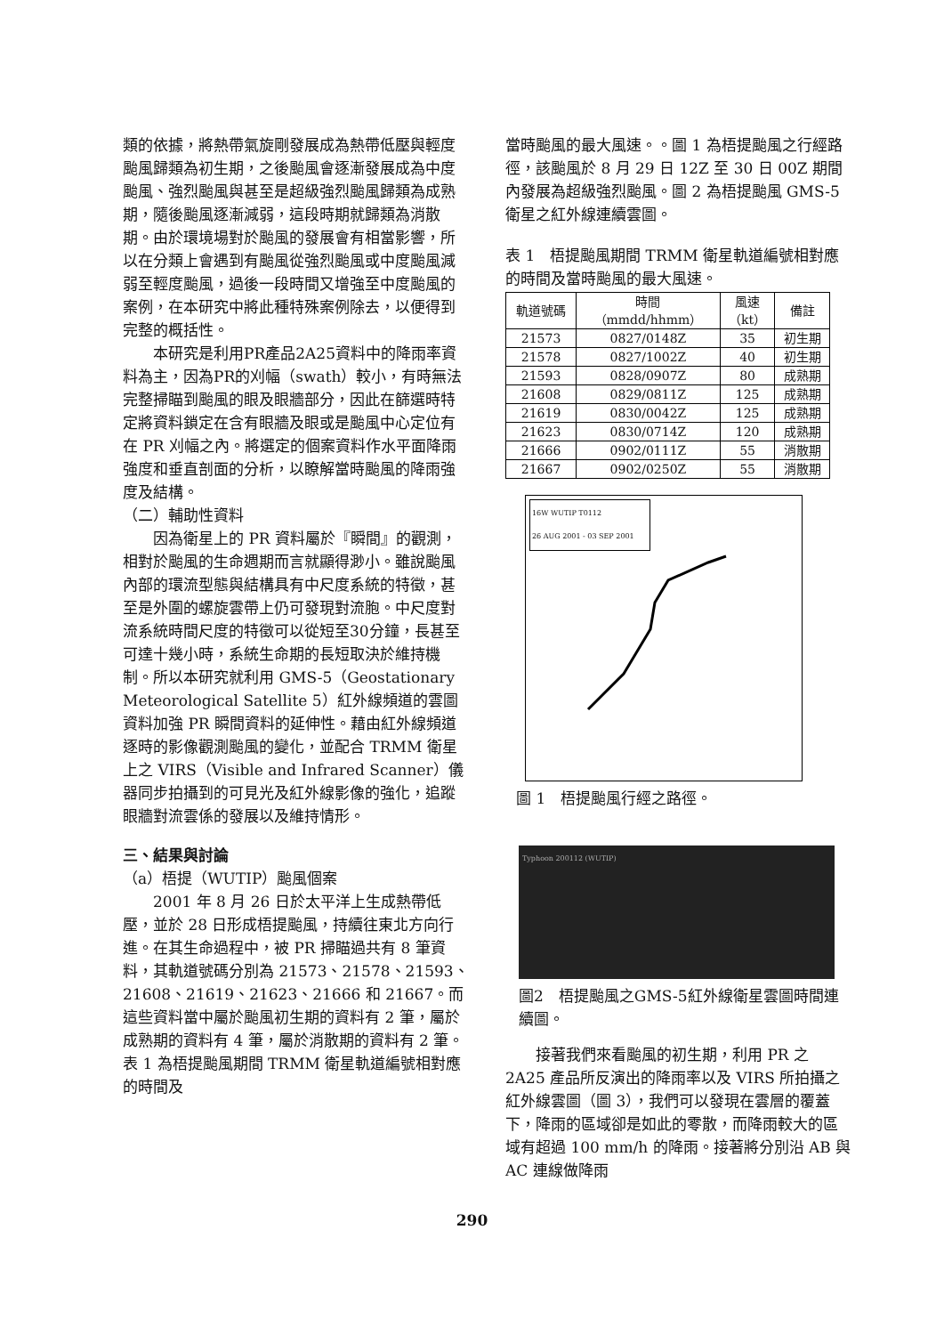類的依據，將熱帶氣旋剛發展成為熱帶低壓與輕度颱風歸類為初生期，之後颱風會逐漸發展成為中度颱風、強烈颱風與甚至是超級強烈颱風歸類為成熟期，隨後颱風逐漸減弱，這段時期就歸類為消散期。由於環境場對於颱風的發展會有相當影響，所以在分類上會遇到有颱風從強烈颱風或中度颱風減弱至輕度颱風，過後一段時間又增強至中度颱風的案例，在本研究中將此種特殊案例除去，以便得到完整的概括性。
本研究是利用PR產品2A25資料中的降雨率資料為主，因為PR的刈幅（swath）較小，有時無法完整掃瞄到颱風的眼及眼牆部分，因此在篩選時特定將資料鎖定在含有眼牆及眼或是颱風中心定位有在 PR 刈幅之內。將選定的個案資料作水平面降雨強度和垂直剖面的分析，以瞭解當時颱風的降雨強度及結構。
（二）輔助性資料
因為衛星上的 PR 資料屬於『瞬間』的觀測，相對於颱風的生命週期而言就顯得渺小。雖說颱風內部的環流型態與結構具有中尺度系統的特徵，甚至是外圍的螺旋雲帶上仍可發現對流胞。中尺度對流系統時間尺度的特徵可以從短至30分鐘，長甚至可達十幾小時，系統生命期的長短取決於維持機制。所以本研究就利用 GMS-5（Geostationary Meteorological Satellite 5）紅外線頻道的雲圖資料加強 PR 瞬間資料的延伸性。藉由紅外線頻道逐時的影像觀測颱風的變化，並配合 TRMM 衛星上之 VIRS（Visible and Infrared Scanner）儀器同步拍攝到的可見光及紅外線影像的強化，追蹤眼牆對流雲係的發展以及維持情形。
三、結果與討論
（a）梧提（WUTIP）颱風個案
2001 年 8 月 26 日於太平洋上生成熱帶低壓，並於 28 日形成梧提颱風，持續往東北方向行進。在其生命過程中，被 PR 掃瞄過共有 8 筆資料，其軌道號碼分別為 21573、21578、21593、21608、21619、21623、21666 和 21667。而這些資料當中屬於颱風初生期的資料有 2 筆，屬於成熟期的資料有 4 筆，屬於消散期的資料有 2 筆。表 1 為梧提颱風期間 TRMM 衛星軌道編號相對應的時間及
當時颱風的最大風速。。圖 1 為梧提颱風之行經路徑，該颱風於 8 月 29 日 12Z 至 30 日 00Z 期間內發展為超級強烈颱風。圖 2 為梧提颱風 GMS-5 衛星之紅外線連續雲圖。
表 1　梧提颱風期間 TRMM 衛星軌道編號相對應的時間及當時颱風的最大風速。
| 軌道號碼 | 時間 （mmdd/hhmm） | 風速 （kt） | 備註 |
| --- | --- | --- | --- |
| 21573 | 0827/0148Z | 35 | 初生期 |
| 21578 | 0827/1002Z | 40 | 初生期 |
| 21593 | 0828/0907Z | 80 | 成熟期 |
| 21608 | 0829/0811Z | 125 | 成熟期 |
| 21619 | 0830/0042Z | 125 | 成熟期 |
| 21623 | 0830/0714Z | 120 | 成熟期 |
| 21666 | 0902/0111Z | 55 | 消散期 |
| 21667 | 0902/0250Z | 55 | 消散期 |
16W WUTIP T0112
26 AUG 2001 - 03 SEP 2001
圖 1　梧提颱風行經之路徑。
Typhoon 200112 (WUTIP)
圖2　梧提颱風之GMS-5紅外線衛星雲圖時間連續圖。
接著我們來看颱風的初生期，利用 PR 之 2A25 產品所反演出的降雨率以及 VIRS 所拍攝之紅外線雲圖（圖 3），我們可以發現在雲層的覆蓋下，降雨的區域卻是如此的零散，而降雨較大的區域有超過 100 mm/h 的降雨。接著將分別沿 AB 與 AC 連線做降雨
290